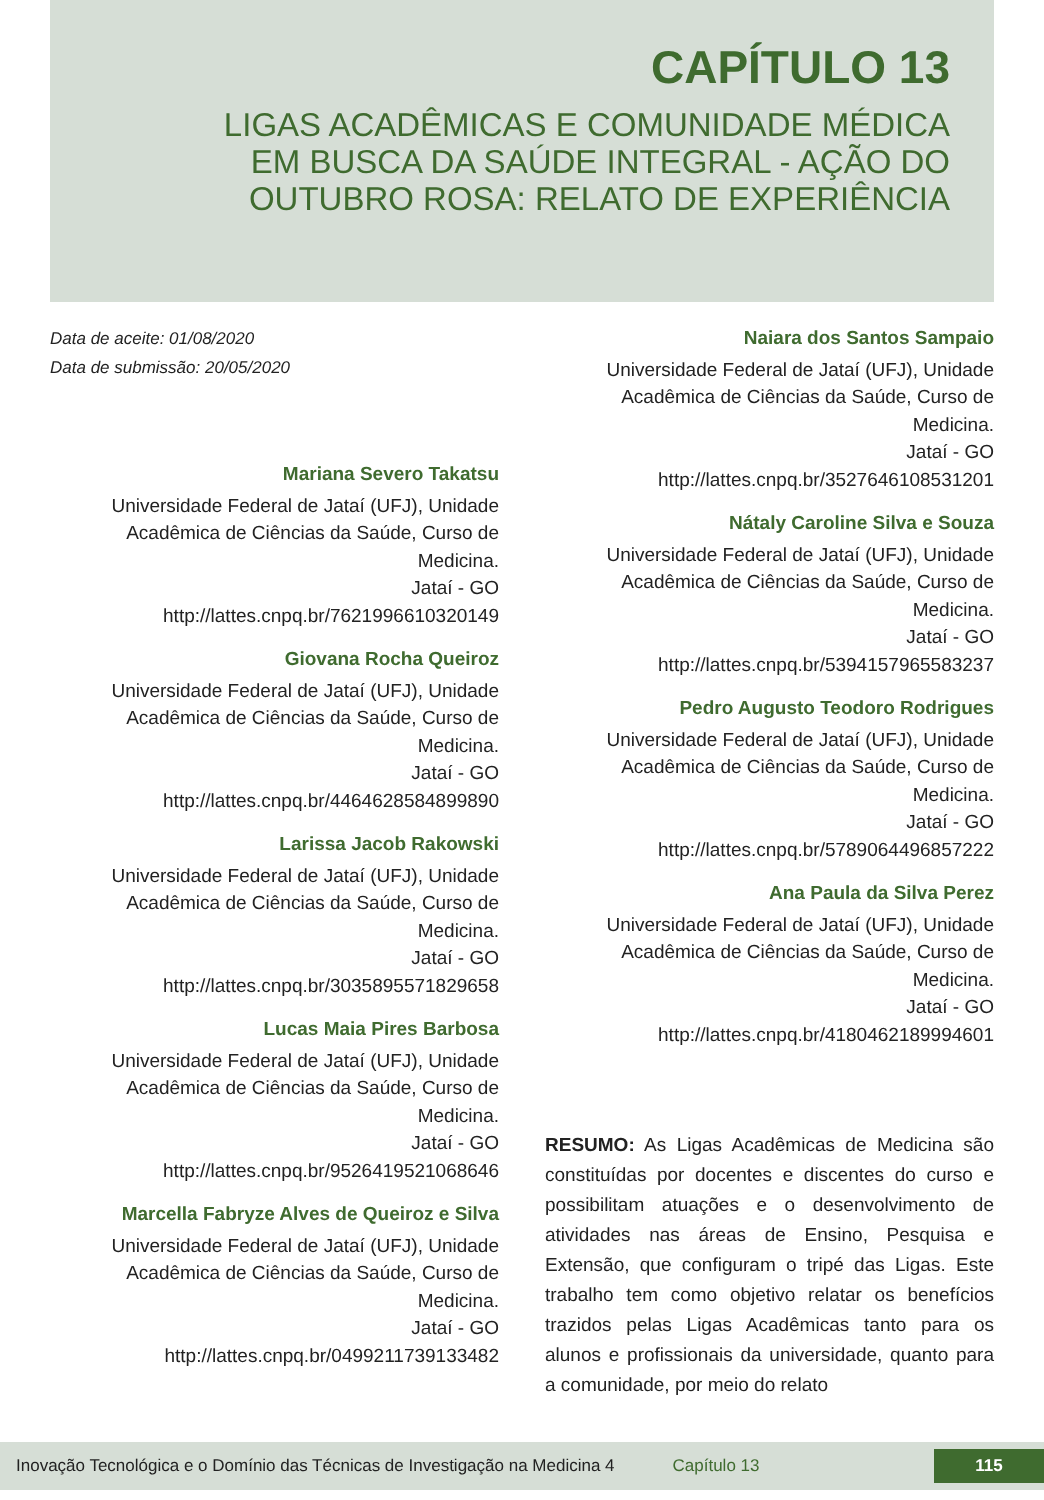CAPÍTULO 13
LIGAS ACADÊMICAS E COMUNIDADE MÉDICA
EM BUSCA DA SAÚDE INTEGRAL - AÇÃO DO
OUTUBRO ROSA: RELATO DE EXPERIÊNCIA
Data de aceite: 01/08/2020
Data de submissão: 20/05/2020
Mariana Severo Takatsu
Universidade Federal de Jataí (UFJ), Unidade Acadêmica de Ciências da Saúde, Curso de Medicina.
Jataí - GO
http://lattes.cnpq.br/7621996610320149
Giovana Rocha Queiroz
Universidade Federal de Jataí (UFJ), Unidade Acadêmica de Ciências da Saúde, Curso de Medicina.
Jataí - GO
http://lattes.cnpq.br/4464628584899890
Larissa Jacob Rakowski
Universidade Federal de Jataí (UFJ), Unidade Acadêmica de Ciências da Saúde, Curso de Medicina.
Jataí - GO
http://lattes.cnpq.br/3035895571829658
Lucas Maia Pires Barbosa
Universidade Federal de Jataí (UFJ), Unidade Acadêmica de Ciências da Saúde, Curso de Medicina.
Jataí - GO
http://lattes.cnpq.br/9526419521068646
Marcella Fabryze Alves de Queiroz e Silva
Universidade Federal de Jataí (UFJ), Unidade Acadêmica de Ciências da Saúde, Curso de Medicina.
Jataí - GO
http://lattes.cnpq.br/0499211739133482
Naiara dos Santos Sampaio
Universidade Federal de Jataí (UFJ), Unidade Acadêmica de Ciências da Saúde, Curso de Medicina.
Jataí - GO
http://lattes.cnpq.br/3527646108531201
Nátaly Caroline Silva e Souza
Universidade Federal de Jataí (UFJ), Unidade Acadêmica de Ciências da Saúde, Curso de Medicina.
Jataí - GO
http://lattes.cnpq.br/5394157965583237
Pedro Augusto Teodoro Rodrigues
Universidade Federal de Jataí (UFJ), Unidade Acadêmica de Ciências da Saúde, Curso de Medicina.
Jataí - GO
http://lattes.cnpq.br/5789064496857222
Ana Paula da Silva Perez
Universidade Federal de Jataí (UFJ), Unidade Acadêmica de Ciências da Saúde, Curso de Medicina.
Jataí - GO
http://lattes.cnpq.br/4180462189994601
RESUMO: As Ligas Acadêmicas de Medicina são constituídas por docentes e discentes do curso e possibilitam atuações e o desenvolvimento de atividades nas áreas de Ensino, Pesquisa e Extensão, que configuram o tripé das Ligas. Este trabalho tem como objetivo relatar os benefícios trazidos pelas Ligas Acadêmicas tanto para os alunos e profissionais da universidade, quanto para a comunidade, por meio do relato
Inovação Tecnológica e o Domínio das Técnicas de Investigação na Medicina 4 Capítulo 13 115